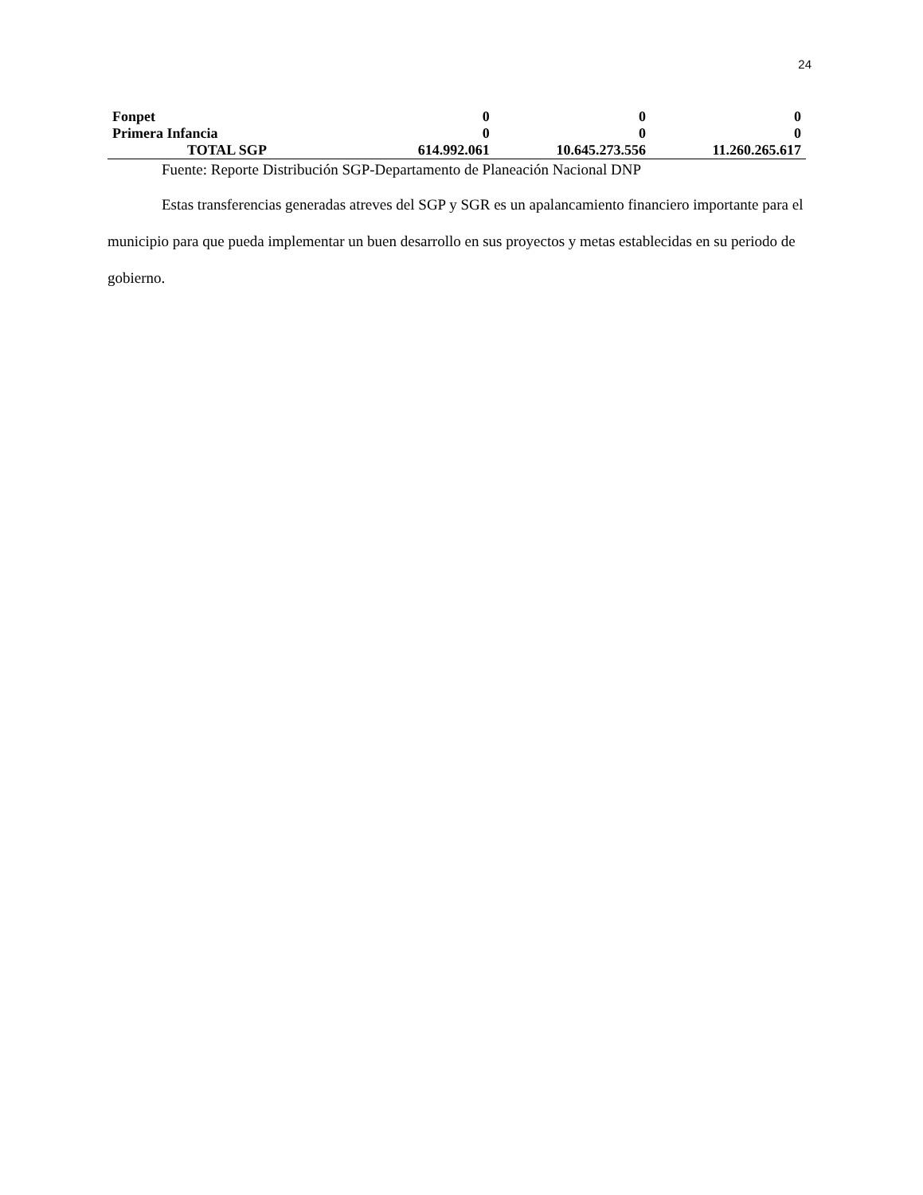24
| Fonpet | 0 | 0 | 0 |
| Primera Infancia | 0 | 0 | 0 |
| TOTAL SGP | 614.992.061 | 10.645.273.556 | 11.260.265.617 |
Fuente: Reporte Distribución SGP-Departamento de Planeación Nacional DNP
Estas transferencias generadas atreves del SGP y SGR es un apalancamiento financiero importante para el municipio para que pueda implementar un buen desarrollo en sus proyectos y metas establecidas en su periodo de gobierno.